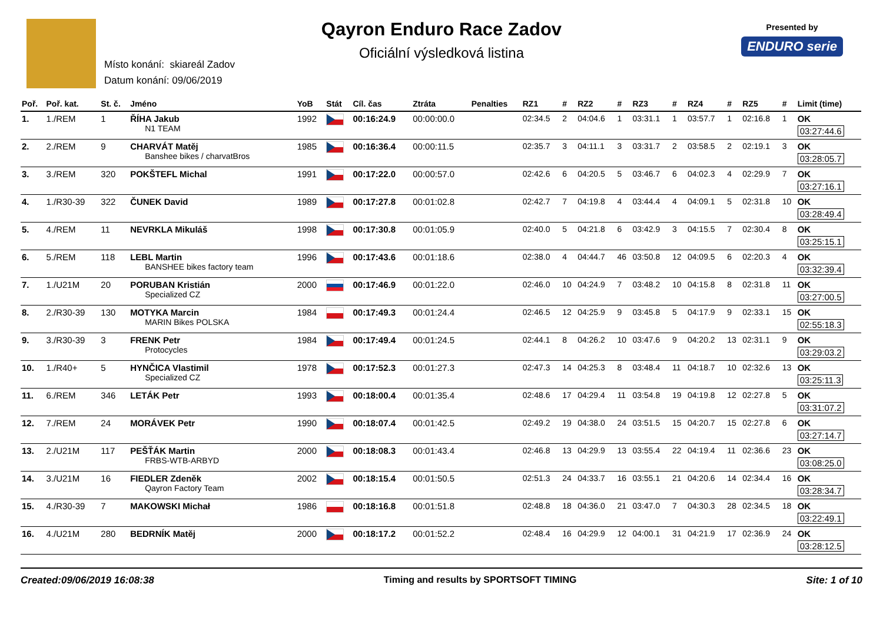Místo konání: skiareál Zadov
Datum konání: 09/06/2019
Qayron Enduro Race Zadov
Oficiální výsledková listina
Presented by
ENDURO serie
| Poř. | Poř. kat. | St. č. | Jméno | YoB | Stát | Cíl. čas | Ztráta | Penalties | RZ1 | # | RZ2 | # | RZ3 | # | RZ4 | # | RZ5 | # | Limit (time) |
| --- | --- | --- | --- | --- | --- | --- | --- | --- | --- | --- | --- | --- | --- | --- | --- | --- | --- | --- | --- |
| 1. | 1./REM | 1 | ŘÍHA Jakub N1 TEAM | 1992 | | 00:16:24.9 | 00:00:00.0 | | 02:34.5 | 2 | 04:04.6 | 1 | 03:31.1 | 1 | 03:57.7 | 1 | 02:16.8 | 1 | OK 03:27:44.6 |
| 2. | 2./REM | 9 | CHARVÁT Matěj Banshee bikes / charvatBros | 1985 | | 00:16:36.4 | 00:00:11.5 | | 02:35.7 | 3 | 04:11.1 | 3 | 03:31.7 | 2 | 03:58.5 | 2 | 02:19.1 | 3 | OK 03:28:05.7 |
| 3. | 3./REM | 320 | POKŠTEFL Michal | 1991 | | 00:17:22.0 | 00:00:57.0 | | 02:42.6 | 6 | 04:20.5 | 5 | 03:46.7 | 6 | 04:02.3 | 4 | 02:29.9 | 7 | OK 03:27:16.1 |
| 4. | 1./R30-39 | 322 | ČUNEK David | 1989 | | 00:17:27.8 | 00:01:02.8 | | 02:42.7 | 7 | 04:19.8 | 4 | 03:44.4 | 4 | 04:09.1 | 5 | 02:31.8 | 10 | OK 03:28:49.4 |
| 5. | 4./REM | 11 | NEVRKLA Mikuláš | 1998 | | 00:17:30.8 | 00:01:05.9 | | 02:40.0 | 5 | 04:21.8 | 6 | 03:42.9 | 3 | 04:15.5 | 7 | 02:30.4 | 8 | OK 03:25:15.1 |
| 6. | 5./REM | 118 | LEBL Martin BANSHEE bikes factory team | 1996 | | 00:17:43.6 | 00:01:18.6 | | 02:38.0 | 4 | 04:44.7 | 46 | 03:50.8 | 12 | 04:09.5 | 6 | 02:20.3 | 4 | OK 03:32:39.4 |
| 7. | 1./U21M | 20 | PORUBAN Kristián Specialized CZ | 2000 | | 00:17:46.9 | 00:01:22.0 | | 02:46.0 | 10 | 04:24.9 | 7 | 03:48.2 | 10 | 04:15.8 | 8 | 02:31.8 | 11 | OK 03:27:00.5 |
| 8. | 2./R30-39 | 130 | MOTYKA Marcin MARIN Bikes POLSKA | 1984 | | 00:17:49.3 | 00:01:24.4 | | 02:46.5 | 12 | 04:25.9 | 9 | 03:45.8 | 5 | 04:17.9 | 9 | 02:33.1 | 15 | OK 02:55:18.3 |
| 9. | 3./R30-39 | 3 | FRENK Petr Protocycles | 1984 | | 00:17:49.4 | 00:01:24.5 | | 02:44.1 | 8 | 04:26.2 | 10 | 03:47.6 | 9 | 04:20.2 | 13 | 02:31.1 | 9 | OK 03:29:03.2 |
| 10. | 1./R40+ | 5 | HYNČICA Vlastimil Specialized CZ | 1978 | | 00:17:52.3 | 00:01:27.3 | | 02:47.3 | 14 | 04:25.3 | 8 | 03:48.4 | 11 | 04:18.7 | 10 | 02:32.6 | 13 | OK 03:25:11.3 |
| 11. | 6./REM | 346 | LETÁK Petr | 1993 | | 00:18:00.4 | 00:01:35.4 | | 02:48.6 | 17 | 04:29.4 | 11 | 03:54.8 | 19 | 04:19.8 | 12 | 02:27.8 | 5 | OK 03:31:07.2 |
| 12. | 7./REM | 24 | MORÁVEK Petr | 1990 | | 00:18:07.4 | 00:01:42.5 | | 02:49.2 | 19 | 04:38.0 | 24 | 03:51.5 | 15 | 04:20.7 | 15 | 02:27.8 | 6 | OK 03:27:14.7 |
| 13. | 2./U21M | 117 | PEŠŤÁK Martin FRBS-WTB-ARBYD | 2000 | | 00:18:08.3 | 00:01:43.4 | | 02:46.8 | 13 | 04:29.9 | 13 | 03:55.4 | 22 | 04:19.4 | 11 | 02:36.6 | 23 | OK 03:08:25.0 |
| 14. | 3./U21M | 16 | FIEDLER Zdeněk Qayron Factory Team | 2002 | | 00:18:15.4 | 00:01:50.5 | | 02:51.3 | 24 | 04:33.7 | 16 | 03:55.1 | 21 | 04:20.6 | 14 | 02:34.4 | 16 | OK 03:28:34.7 |
| 15. | 4./R30-39 | 7 | MAKOWSKI Michał | 1986 | | 00:18:16.8 | 00:01:51.8 | | 02:48.8 | 18 | 04:36.0 | 21 | 03:47.0 | 7 | 04:30.3 | 28 | 02:34.5 | 18 | OK 03:22:49.1 |
| 16. | 4./U21M | 280 | BEDRNÍK Matěj | 2000 | | 00:18:17.2 | 00:01:52.2 | | 02:48.4 | 16 | 04:29.9 | 12 | 04:00.1 | 31 | 04:21.9 | 17 | 02:36.9 | 24 | OK 03:28:12.5 |
Created:09/06/2019 16:08:38 Timing and results by SPORTSOFT TIMING Site: 1 of 10